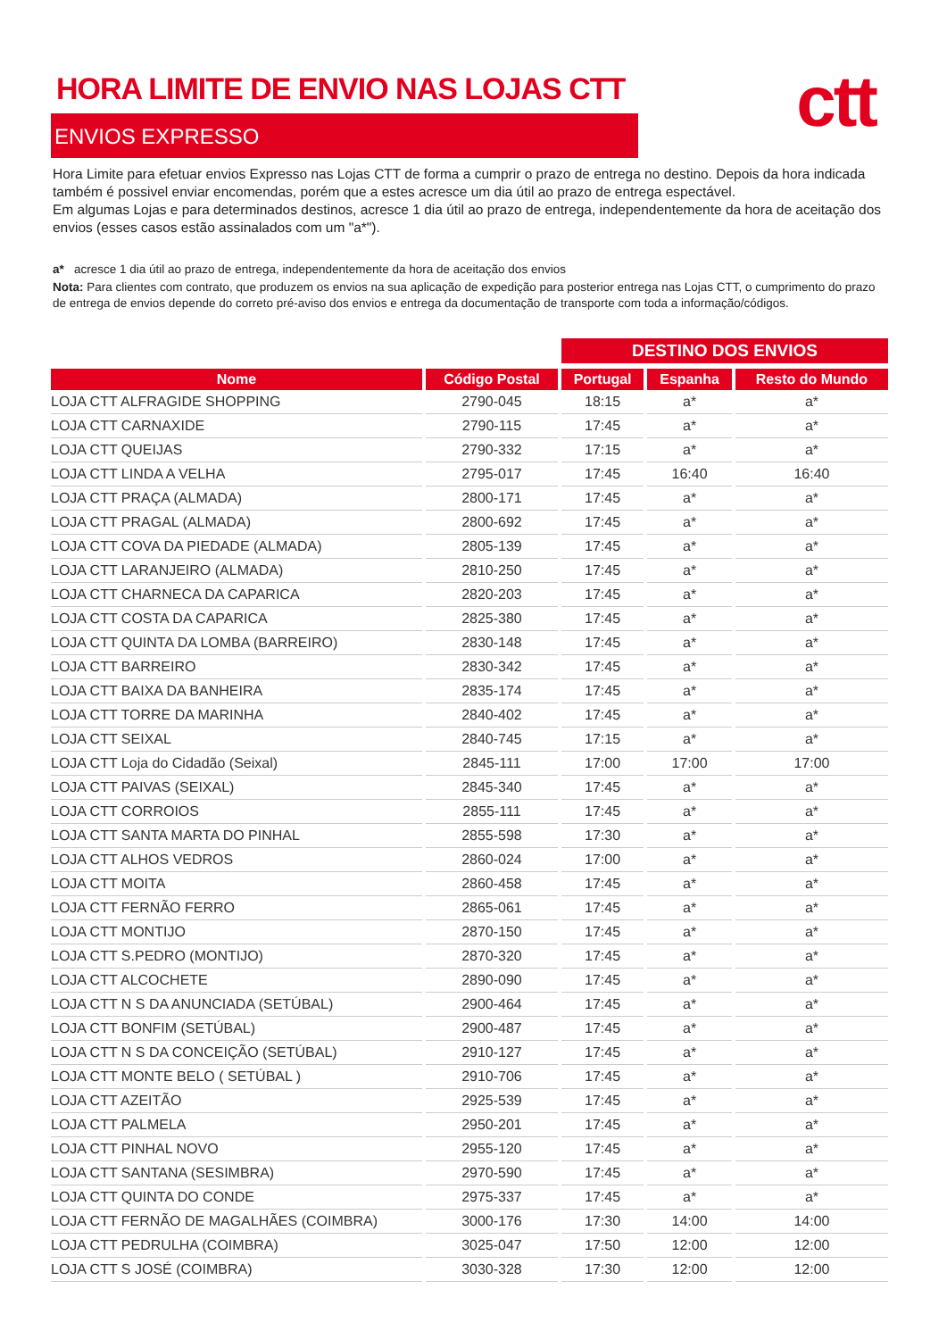HORA LIMITE DE ENVIO NAS LOJAS CTT
ctt
ENVIOS EXPRESSO
Hora Limite para efetuar envios Expresso nas Lojas CTT de forma a cumprir o prazo de entrega no destino. Depois da hora indicada também é possivel enviar encomendas, porém que a estes acresce um dia útil ao prazo de entrega espectável.
Em algumas Lojas e para determinados destinos, acresce 1 dia útil ao prazo de entrega, independentemente da hora de aceitação dos envios (esses casos estão assinalados com um "a*").
a* acresce 1 dia útil ao prazo de entrega, independentemente da hora de aceitação dos envios
Nota: Para clientes com contrato, que produzem os envios na sua aplicação de expedição para posterior entrega nas Lojas CTT, o cumprimento do prazo de entrega de envios depende do correto pré-aviso dos envios e entrega da documentação de transporte com toda a informação/códigos.
| | | DESTINO DOS ENVIOS | | |
| --- | --- | --- | --- | --- |
| Nome | Código Postal | Portugal | Espanha | Resto do Mundo |
| LOJA CTT ALFRAGIDE SHOPPING | 2790-045 | 18:15 | a* | a* |
| LOJA CTT CARNAXIDE | 2790-115 | 17:45 | a* | a* |
| LOJA CTT QUEIJAS | 2790-332 | 17:15 | a* | a* |
| LOJA CTT LINDA A VELHA | 2795-017 | 17:45 | 16:40 | 16:40 |
| LOJA CTT PRAÇA (ALMADA) | 2800-171 | 17:45 | a* | a* |
| LOJA CTT PRAGAL (ALMADA) | 2800-692 | 17:45 | a* | a* |
| LOJA CTT COVA DA PIEDADE (ALMADA) | 2805-139 | 17:45 | a* | a* |
| LOJA CTT LARANJEIRO (ALMADA) | 2810-250 | 17:45 | a* | a* |
| LOJA CTT CHARNECA DA CAPARICA | 2820-203 | 17:45 | a* | a* |
| LOJA CTT COSTA DA CAPARICA | 2825-380 | 17:45 | a* | a* |
| LOJA CTT QUINTA DA LOMBA (BARREIRO) | 2830-148 | 17:45 | a* | a* |
| LOJA CTT BARREIRO | 2830-342 | 17:45 | a* | a* |
| LOJA CTT BAIXA DA BANHEIRA | 2835-174 | 17:45 | a* | a* |
| LOJA CTT TORRE DA MARINHA | 2840-402 | 17:45 | a* | a* |
| LOJA CTT SEIXAL | 2840-745 | 17:15 | a* | a* |
| LOJA CTT Loja do Cidadão (Seixal) | 2845-111 | 17:00 | 17:00 | 17:00 |
| LOJA CTT PAIVAS (SEIXAL) | 2845-340 | 17:45 | a* | a* |
| LOJA CTT CORROIOS | 2855-111 | 17:45 | a* | a* |
| LOJA CTT SANTA MARTA DO PINHAL | 2855-598 | 17:30 | a* | a* |
| LOJA CTT ALHOS VEDROS | 2860-024 | 17:00 | a* | a* |
| LOJA CTT MOITA | 2860-458 | 17:45 | a* | a* |
| LOJA CTT FERNÃO FERRO | 2865-061 | 17:45 | a* | a* |
| LOJA CTT MONTIJO | 2870-150 | 17:45 | a* | a* |
| LOJA CTT S.PEDRO (MONTIJO) | 2870-320 | 17:45 | a* | a* |
| LOJA CTT ALCOCHETE | 2890-090 | 17:45 | a* | a* |
| LOJA CTT N S DA ANUNCIADA (SETÚBAL) | 2900-464 | 17:45 | a* | a* |
| LOJA CTT BONFIM (SETÚBAL) | 2900-487 | 17:45 | a* | a* |
| LOJA CTT N S DA CONCEIÇÃO (SETÚBAL) | 2910-127 | 17:45 | a* | a* |
| LOJA CTT MONTE BELO ( SETÚBAL ) | 2910-706 | 17:45 | a* | a* |
| LOJA CTT AZEITÃO | 2925-539 | 17:45 | a* | a* |
| LOJA CTT PALMELA | 2950-201 | 17:45 | a* | a* |
| LOJA CTT PINHAL NOVO | 2955-120 | 17:45 | a* | a* |
| LOJA CTT SANTANA (SESIMBRA) | 2970-590 | 17:45 | a* | a* |
| LOJA CTT QUINTA DO CONDE | 2975-337 | 17:45 | a* | a* |
| LOJA CTT FERNÃO DE MAGALHÃES (COIMBRA) | 3000-176 | 17:30 | 14:00 | 14:00 |
| LOJA CTT PEDRULHA (COIMBRA) | 3025-047 | 17:50 | 12:00 | 12:00 |
| LOJA CTT S JOSÉ (COIMBRA) | 3030-328 | 17:30 | 12:00 | 12:00 |